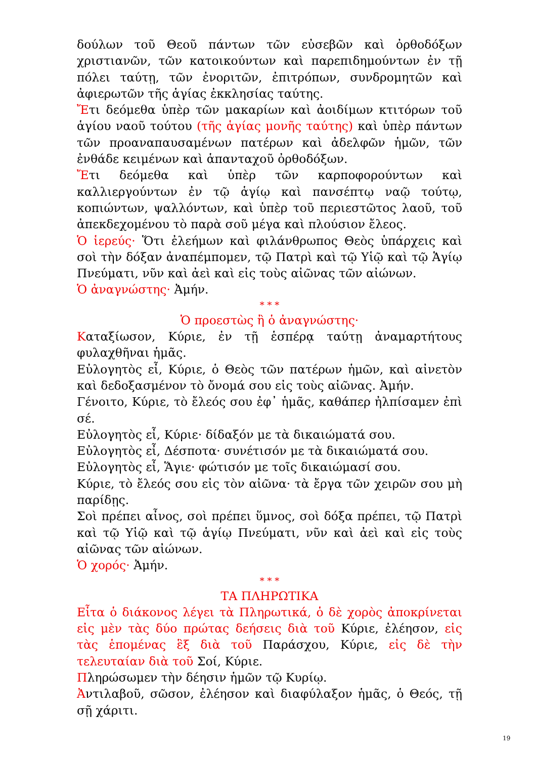δούλων τοῦ Θεοῦ πάντων τῶν εὐσεβῶν καὶ ὀρθοδόξων χριστιανῶν, τῶν κατοικούντων καὶ παρεπιδημούντων ἐν τῇ πόλει ταύτῃ, τῶν ἐνοριτῶν, ἐπιτρόπων, συνδρομητῶν καὶ ἀφιερωτῶν τῆς ἁγίας ἐκκλησίας ταύτης.
Ἔτι δεόμεθα ὑπὲρ τῶν μακαρίων καὶ ἀοιδίμων κτιτόρων τοῦ ἁγίου ναοῦ τούτου (τῆς ἁγίας μονῆς ταύτης) καὶ ὑπὲρ πάντων τῶν προαναπαυσαμένων πατέρων καὶ ἀδελφῶν ἡμῶν, τῶν ἐνθάδε κειμένων καὶ ἁπανταχοῦ ὀρθοδόξων.
Ἔτι δεόμεθα καὶ ὑπὲρ τῶν καρποφορούντων καὶ καλλιεργούντων ἐν τῷ ἁγίῳ καὶ πανσέπτῳ ναῷ τούτῳ, κοπιώντων, ψαλλόντων, καὶ ὑπὲρ τοῦ περιεστῶτος λαοῦ, τοῦ ἀπεκδεχομένου τὸ παρὰ σοῦ μέγα καὶ πλούσιον ἔλεος.
Ὁ ἱερεύς· Ὅτι ἐλεήμων καὶ φιλάνθρωπος Θεὸς ὑπάρχεις καὶ σοὶ τὴν δόξαν ἀναπέμπομεν, τῷ Πατρὶ καὶ τῷ Υἱῷ καὶ τῷ Ἁγίῳ Πνεύματι, νῦν καὶ ἀεὶ καὶ εἰς τοὺς αἰῶνας τῶν αἰώνων.
Ὁ ἀναγνώστης· Ἀμήν.
* * *
Ὁ προεστὼς ἢ ὁ ἀναγνώστης·
Καταξίωσον, Κύριε, ἐν τῇ ἑσπέρᾳ ταύτῃ ἀναμαρτήτους φυλαχθῆναι ἡμᾶς.
Εὐλογητὸς εἶ, Κύριε, ὁ Θεὸς τῶν πατέρων ἡμῶν, καὶ αἰνετὸν καὶ δεδοξασμένον τὸ ὄνομά σου εἰς τοὺς αἰῶνας. Ἀμήν.
Γένοιτο, Κύριε, τὸ ἔλεός σου ἐφ᾿ ἡμᾶς, καθάπερ ἠλπίσαμεν ἐπὶ σέ.
Εὐλογητὸς εἶ, Κύριε· δίδαξόν με τὰ δικαιώματά σου.
Εὐλογητὸς εἶ, Δέσποτα· συνέτισόν με τὰ δικαιώματά σου.
Εὐλογητὸς εἶ, Ἅγιε· φώτισόν με τοῖς δικαιώμασί σου.
Κύριε, τὸ ἔλεός σου εἰς τὸν αἰῶνα· τὰ ἔργα τῶν χειρῶν σου μὴ παρίδῃς.
Σοὶ πρέπει αἶνος, σοὶ πρέπει ὕμνος, σοὶ δόξα πρέπει, τῷ Πατρὶ καὶ τῷ Υἱῷ καὶ τῷ ἁγίῳ Πνεύματι, νῦν καὶ ἀεὶ καὶ εἰς τοὺς αἰῶνας τῶν αἰώνων.
Ὁ χορός· Ἀμήν.
* * *
ΤΑ ΠΛΗΡΩΤΙΚΑ
Εἶτα ὁ διάκονος λέγει τὰ Πληρωτικά, ὁ δὲ χορὸς ἀποκρίνεται εἰς μὲν τὰς δύο πρώτας δεήσεις διὰ τοῦ Κύριε, ἐλέησον, εἰς τὰς ἑπομένας ἓξ διὰ τοῦ Παράσχου, Κύριε, εἰς δὲ τὴν τελευταίαν διὰ τοῦ Σοί, Κύριε.
Πληρώσωμεν τὴν δέησιν ἡμῶν τῷ Κυρίῳ.
Ἀντιλαβοῦ, σῶσον, ἐλέησον καὶ διαφύλαξον ἡμᾶς, ὁ Θεός, τῇ σῇ χάριτι.
19